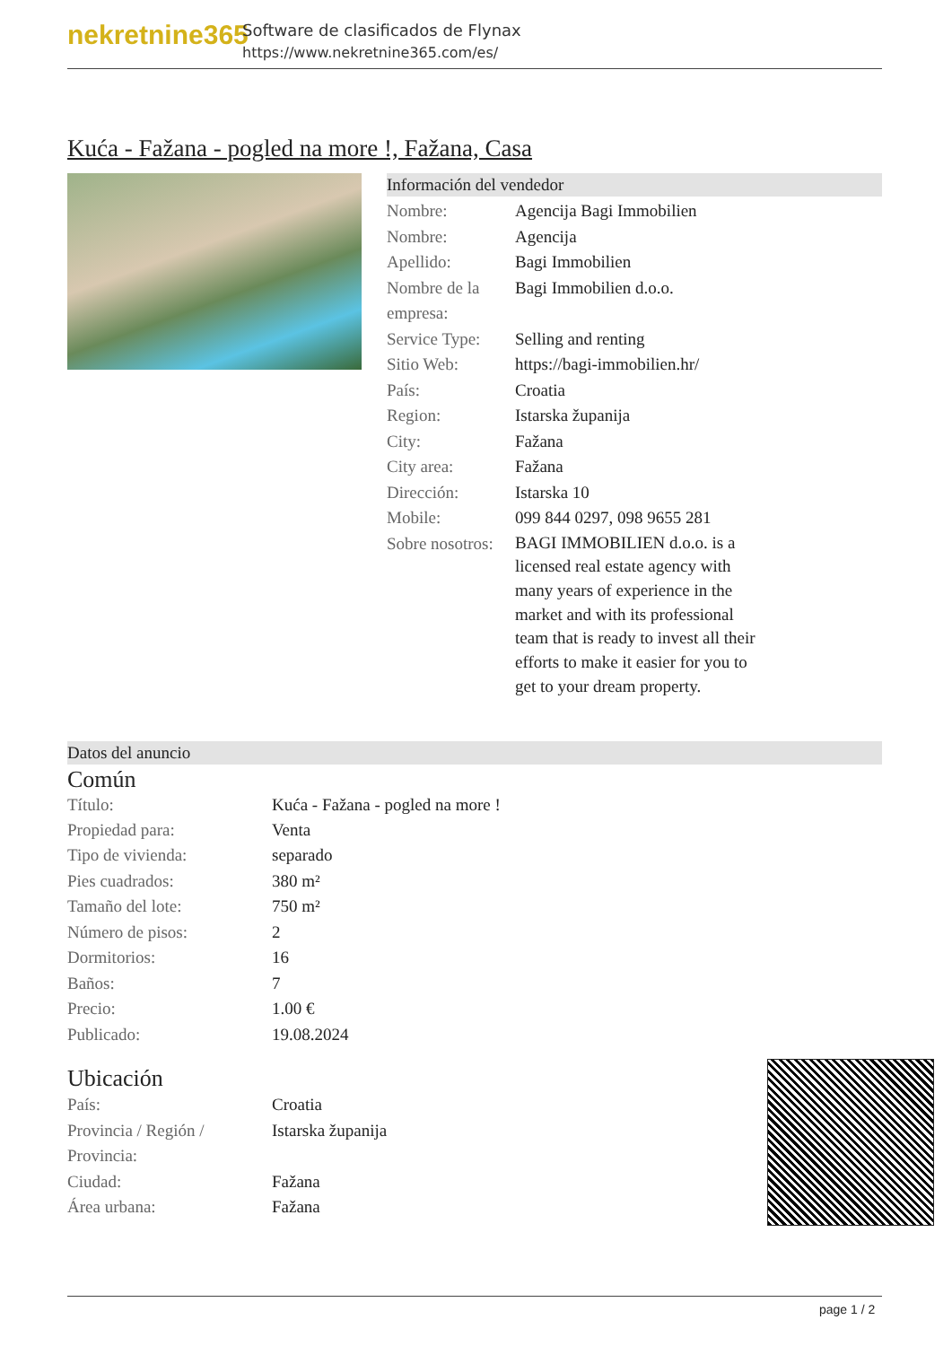nekretnine365
Software de clasificados de Flynax
https://www.nekretnine365.com/es/
Kuća - Fažana - pogled na more !, Fažana, Casa
Información del vendedor
| Nombre: | Agencija Bagi Immobilien |
| Nombre: | Agencija |
| Apellido: | Bagi Immobilien |
| Nombre de la empresa: | Bagi Immobilien d.o.o. |
| Service Type: | Selling and renting |
| Sitio Web: | https://bagi-immobilien.hr/ |
| País: | Croatia |
| Region: | Istarska županija |
| City: | Fažana |
| City area: | Fažana |
| Dirección: | Istarska 10 |
| Mobile: | 099 844 0297, 098 9655 281 |
| Sobre nosotros: | BAGI IMMOBILIEN d.o.o. is a licensed real estate agency with many years of experience in the market and with its professional team that is ready to invest all their efforts to make it easier for you to get to your dream property. |
Datos del anuncio
Común
| Título: | Kuća - Fažana - pogled na more ! |
| Propiedad para: | Venta |
| Tipo de vivienda: | separado |
| Pies cuadrados: | 380 m² |
| Tamaño del lote: | 750 m² |
| Número de pisos: | 2 |
| Dormitorios: | 16 |
| Baños: | 7 |
| Precio: | 1.00 € |
| Publicado: | 19.08.2024 |
Ubicación
| País: | Croatia |
| Provincia / Región / Provincia: | Istarska županija |
| Ciudad: | Fažana |
| Área urbana: | Fažana |
page 1 / 2